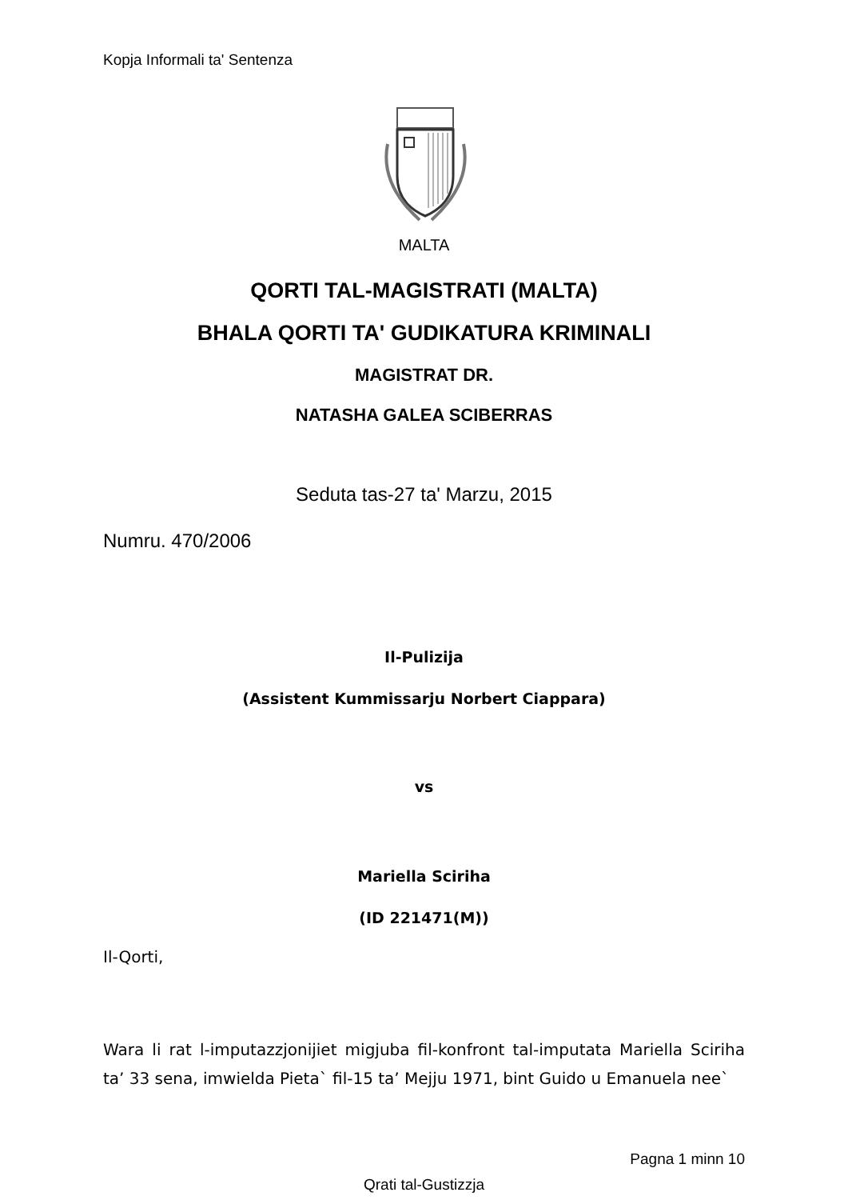Kopja Informali ta' Sentenza
MALTA
QORTI TAL-MAGISTRATI (MALTA)
BHALA QORTI TA' GUDIKATURA KRIMINALI
MAGISTRAT DR.
NATASHA GALEA SCIBERRAS
Seduta tas-27 ta' Marzu, 2015
Numru. 470/2006
Il-Pulizija
(Assistent Kummissarju Norbert Ciappara)
vs
Mariella Sciriha
(ID 221471(M))
Il-Qorti,
Wara li rat l-imputazzjonijiet migjuba fil-konfront tal-imputata Mariella Sciriha ta’ 33 sena, imwielda Pieta` fil-15 ta’ Mejju 1971, bint Guido u Emanuela nee`
Pagna 1 minn 10
Qrati tal-Gustizzja